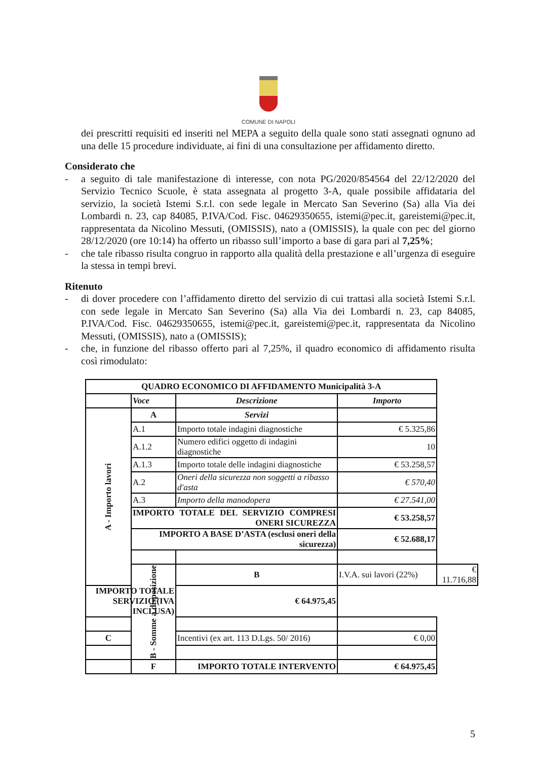COMUNE DI NAPOLI
dei prescritti requisiti ed inseriti nel MEPA a seguito della quale sono stati assegnati ognuno ad una delle 15 procedure individuate, ai fini di una consultazione per affidamento diretto.
Considerato che
- a seguito di tale manifestazione di interesse, con nota PG/2020/854564 del 22/12/2020 del Servizio Tecnico Scuole, è stata assegnata al progetto 3-A, quale possibile affidataria del servizio, la società Istemi S.r.l. con sede legale in Mercato San Severino (Sa) alla Via dei Lombardi n. 23, cap 84085, P.IVA/Cod. Fisc. 04629350655, istemi@pec.it, gareistemi@pec.it, rappresentata da Nicolino Messuti, (OMISSIS), nato a (OMISSIS), la quale con pec del giorno 28/12/2020 (ore 10:14) ha offerto un ribasso sull’importo a base di gara pari al 7,25%;
- che tale ribasso risulta congruo in rapporto alla qualità della prestazione e all’urgenza di eseguire la stessa in tempi brevi.
Ritenuto
- di dover procedere con l’affidamento diretto del servizio di cui trattasi alla società Istemi S.r.l. con sede legale in Mercato San Severino (Sa) alla Via dei Lombardi n. 23, cap 84085, P.IVA/Cod. Fisc. 04629350655, istemi@pec.it, gareistemi@pec.it, rappresentata da Nicolino Messuti, (OMISSIS), nato a (OMISSIS);
- che, in funzione del ribasso offerto pari al 7,25%, il quadro economico di affidamento risulta così rimodulato:
| QUADRO ECONOMICO DI AFFIDAMENTO Municipalità 3-A | | | | |
| --- | --- | --- | --- | --- |
| | Voce | Descrizione | Importo | |
| A - Importo lavori | A | Servizi | | |
| | A.1 | Importo totale indagini diagnostiche | € 5.325,86 | |
| | A.1.2 | Numero edifici oggetto di indagini diagnostiche | 10 | |
| | A.1.3 | Importo totale delle indagini diagnostiche | € 53.258,57 | |
| | A.2 | Oneri della sicurezza non soggetti a ribasso d'asta | € 570,40 | |
| | A.3 | Importo della manodopera | € 27.541,00 | |
| | IMPORTO TOTALE DEL SERVIZIO COMPRESI ONERI SICUREZZA | | € 53.258,57 | |
| | IMPORTO A BASE D’ASTA (esclusi oneri della sicurezza) | | € 52.688,17 | |
| | B - Somme a disposizione | B | I.V.A. sui lavori (22%) | € 11.716,88 |
| IMPORTO TOTALE SERVIZIO (IVA INCLUSA) | | € 64.975,45 | | |
| C | | Incentivi (ex art. 113 D.Lgs. 50/ 2016) | € 0,00 | |
| | F | IMPORTO TOTALE INTERVENTO | € 64.975,45 | |
5